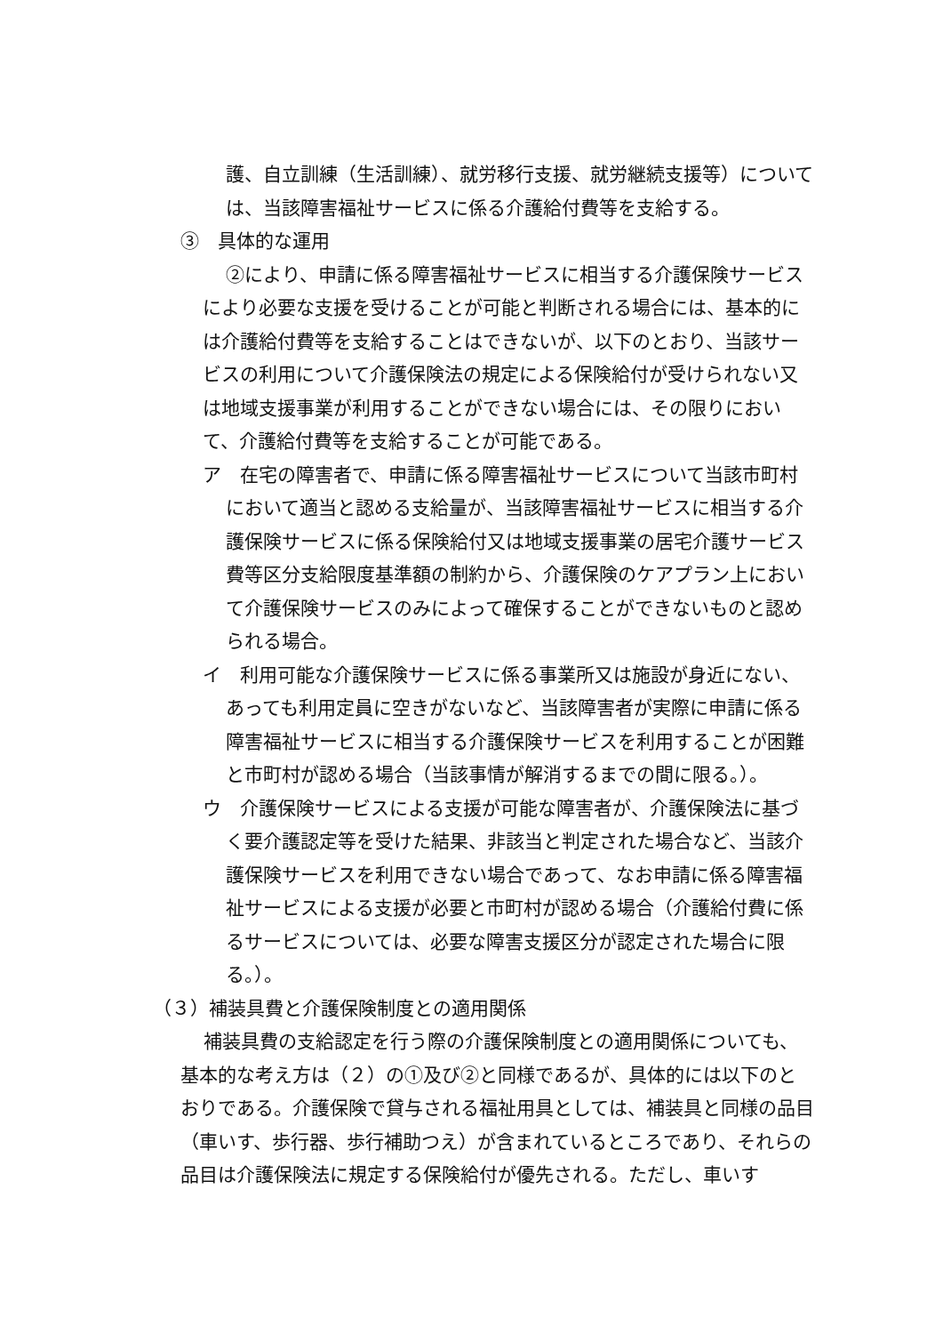護、自立訓練（生活訓練）、就労移行支援、就労継続支援等）については、当該障害福祉サービスに係る介護給付費等を支給する。
③　具体的な運用
②により、申請に係る障害福祉サービスに相当する介護保険サービスにより必要な支援を受けることが可能と判断される場合には、基本的には介護給付費等を支給することはできないが、以下のとおり、当該サービスの利用について介護保険法の規定による保険給付が受けられない又は地域支援事業が利用することができない場合には、その限りにおいて、介護給付費等を支給することが可能である。
ア　在宅の障害者で、申請に係る障害福祉サービスについて当該市町村において適当と認める支給量が、当該障害福祉サービスに相当する介護保険サービスに係る保険給付又は地域支援事業の居宅介護サービス費等区分支給限度基準額の制約から、介護保険のケアプラン上において介護保険サービスのみによって確保することができないものと認められる場合。
イ　利用可能な介護保険サービスに係る事業所又は施設が身近にない、あっても利用定員に空きがないなど、当該障害者が実際に申請に係る障害福祉サービスに相当する介護保険サービスを利用することが困難と市町村が認める場合（当該事情が解消するまでの間に限る。）。
ウ　介護保険サービスによる支援が可能な障害者が、介護保険法に基づく要介護認定等を受けた結果、非該当と判定された場合など、当該介護保険サービスを利用できない場合であって、なお申請に係る障害福祉サービスによる支援が必要と市町村が認める場合（介護給付費に係るサービスについては、必要な障害支援区分が認定された場合に限る。）。
（３）補装具費と介護保険制度との適用関係
補装具費の支給認定を行う際の介護保険制度との適用関係についても、基本的な考え方は（２）の①及び②と同様であるが、具体的には以下のとおりである。介護保険で貸与される福祉用具としては、補装具と同様の品目（車いす、歩行器、歩行補助つえ）が含まれているところであり、それらの品目は介護保険法に規定する保険給付が優先される。ただし、車いす